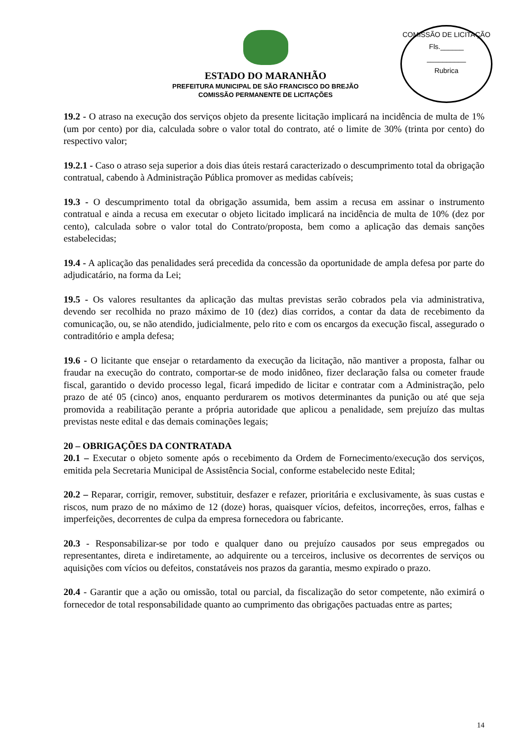COMISSÃO DE LICITAÇÃO
Fls.______
__________
Rubrica
ESTADO DO MARANHÃO
PREFEITURA MUNICIPAL DE SÃO FRANCISCO DO BREJÃO
COMISSÃO PERMANENTE DE LICITAÇÕES
19.2 - O atraso na execução dos serviços objeto da presente licitação implicará na incidência de multa de 1% (um por cento) por dia, calculada sobre o valor total do contrato, até o limite de 30% (trinta por cento) do respectivo valor;
19.2.1 - Caso o atraso seja superior a dois dias úteis restará caracterizado o descumprimento total da obrigação contratual, cabendo à Administração Pública promover as medidas cabíveis;
19.3 - O descumprimento total da obrigação assumida, bem assim a recusa em assinar o instrumento contratual e ainda a recusa em executar o objeto licitado implicará na incidência de multa de 10% (dez por cento), calculada sobre o valor total do Contrato/proposta, bem como a aplicação das demais sanções estabelecidas;
19.4 - A aplicação das penalidades será precedida da concessão da oportunidade de ampla defesa por parte do adjudicatário, na forma da Lei;
19.5 - Os valores resultantes da aplicação das multas previstas serão cobrados pela via administrativa, devendo ser recolhida no prazo máximo de 10 (dez) dias corridos, a contar da data de recebimento da comunicação, ou, se não atendido, judicialmente, pelo rito e com os encargos da execução fiscal, assegurado o contraditório e ampla defesa;
19.6 - O licitante que ensejar o retardamento da execução da licitação, não mantiver a proposta, falhar ou fraudar na execução do contrato, comportar-se de modo inidôneo, fizer declaração falsa ou cometer fraude fiscal, garantido o devido processo legal, ficará impedido de licitar e contratar com a Administração, pelo prazo de até 05 (cinco) anos, enquanto perdurarem os motivos determinantes da punição ou até que seja promovida a reabilitação perante a própria autoridade que aplicou a penalidade, sem prejuízo das multas previstas neste edital e das demais cominações legais;
20 – OBRIGAÇÕES DA CONTRATADA
20.1 – Executar o objeto somente após o recebimento da Ordem de Fornecimento/execução dos serviços, emitida pela Secretaria Municipal de Assistência Social, conforme estabelecido neste Edital;
20.2 – Reparar, corrigir, remover, substituir, desfazer e refazer, prioritária e exclusivamente, às suas custas e riscos, num prazo de no máximo de 12 (doze) horas, quaisquer vícios, defeitos, incorreções, erros, falhas e imperfeições, decorrentes de culpa da empresa fornecedora ou fabricante.
20.3 - Responsabilizar-se por todo e qualquer dano ou prejuízo causados por seus empregados ou representantes, direta e indiretamente, ao adquirente ou a terceiros, inclusive os decorrentes de serviços ou aquisições com vícios ou defeitos, constatáveis nos prazos da garantia, mesmo expirado o prazo.
20.4 - Garantir que a ação ou omissão, total ou parcial, da fiscalização do setor competente, não eximirá o fornecedor de total responsabilidade quanto ao cumprimento das obrigações pactuadas entre as partes;
14